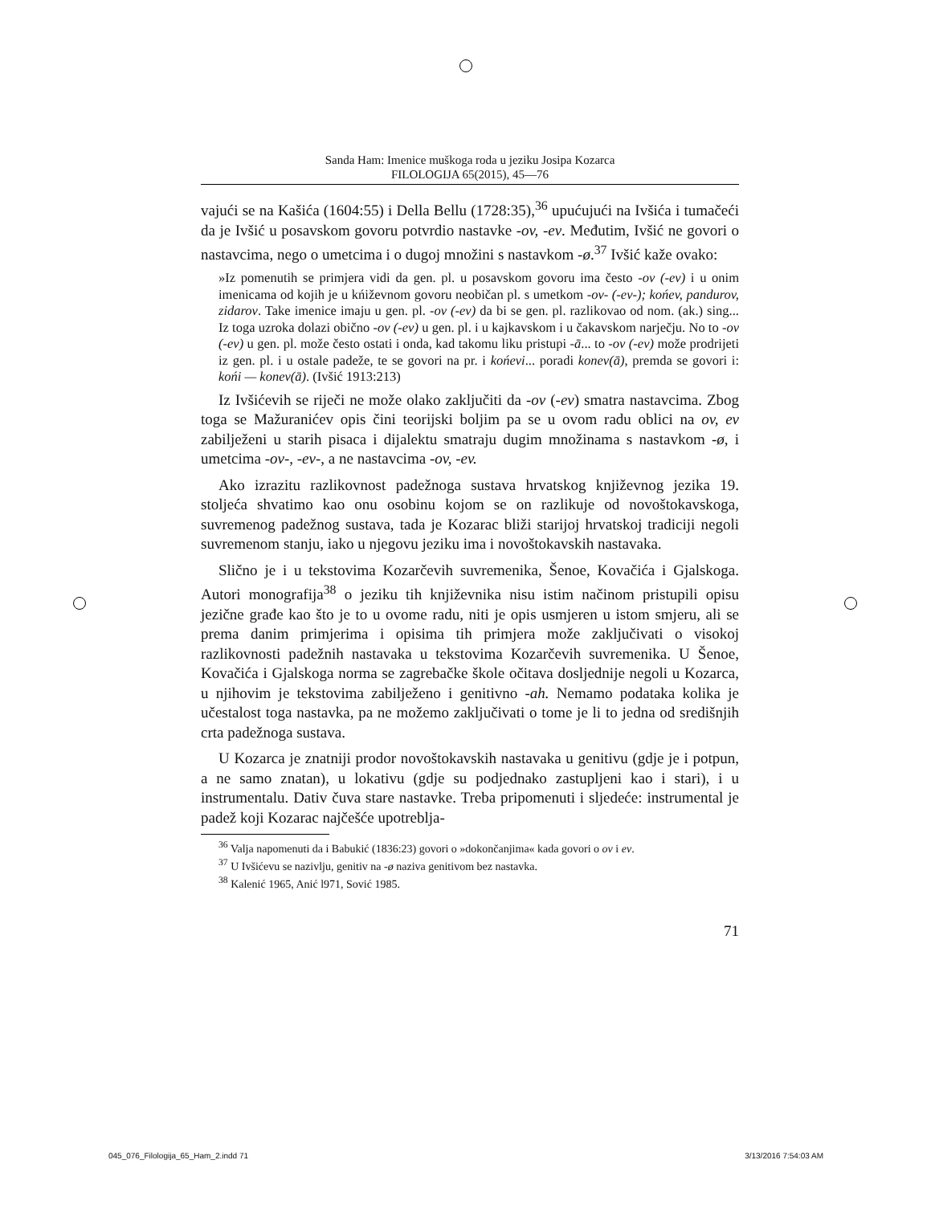Sanda Ham: Imenice muškoga roda u jeziku Josipa Kozarca
FILOLOGIJA 65(2015), 45—76
vajući se na Kašića (1604:55) i Della Bellu (1728:35),<sup>36</sup> upućujući na Ivšića i tumačeći da je Ivšić u posavskom govoru potvrdio nastavke -ov, -ev. Međutim, Ivšić ne govori o nastavcima, nego o umetcima i o dugoj množini s nastavkom -ø.<sup>37</sup> Ivšić kaže ovako:
»Iz pomenutih se primjera vidi da gen. pl. u posavskom govoru ima često -ov (-ev) i u onim imenicama od kojih je u kńiževnom govoru neobičan pl. s umetkom -ov- (-ev-); końev, pandurov, zidarov. Take imenice imaju u gen. pl. -ov (-ev) da bi se gen. pl. razlikovao od nom. (ak.) sing... Iz toga uzroka dolazi obično -ov (-ev) u gen. pl. i u kajkavskom i u čakavskom narječju. No to -ov (-ev) u gen. pl. može često ostati i onda, kad takomu liku pristupi -ā... to -ov (-ev) može prodrijeti iz gen. pl. i u ostale padeže, te se govori na pr. i końevi... poradi konev(ā), premda se govori i: końi — konev(ā). (Ivšić 1913:213)
Iz Ivšićevih se riječi ne može olako zaključiti da -ov (-ev) smatra nastavcima. Zbog toga se Mažuranićev opis čini teorijski boljim pa se u ovom radu oblici na ov, ev zabilježeni u starih pisaca i dijalektu smatraju dugim množinama s nastavkom -ø, i umetcima -ov-, -ev-, a ne nastavcima -ov, -ev.
Ako izrazitu razlikovnost padežnoga sustava hrvatskog književnog jezika 19. stoljeća shvatimo kao onu osobinu kojom se on razlikuje od novoštokavskoga, suvremenog padežnog sustava, tada je Kozarac bliži starijoj hrvatskoj tradiciji negoli suvremenom stanju, iako u njegovu jeziku ima i novoštokavskih nastavaka.
Slično je i u tekstovima Kozarčevih suvremenika, Šenoe, Kovačića i Gjalskoga. Autori monografija<sup>38</sup> o jeziku tih književnika nisu istim načinom pristupili opisu jezične građe kao što je to u ovome radu, niti je opis usmjeren u istom smjeru, ali se prema danim primjerima i opisima tih primjera može zaključivati o visokoj razlikovnosti padežnih nastavaka u tekstovima Kozarčevih suvremenika. U Šenoe, Kovačića i Gjalskoga norma se zagrebačke škole očitava dosljednije negoli u Kozarca, u njihovim je tekstovima zabilježeno i genitivno -ah. Nemamo podataka kolika je učestalost toga nastavka, pa ne možemo zaključivati o tome je li to jedna od središnjih crta padežnoga sustava.
U Kozarca je znatniji prodor novoštokavskih nastavaka u genitivu (gdje je i potpun, a ne samo znatan), u lokativu (gdje su podjednako zastupljeni kao i stari), i u instrumentalu. Dativ čuva stare nastavke. Treba pripomenuti i sljedeće: instrumental je padež koji Kozarac najčešće upotreblja-
<sup>36</sup> Valja napomenuti da i Babukić (1836:23) govori o »dokončanjima« kada govori o ov i ev.
<sup>37</sup> U Ivšićevu se nazivlju, genitiv na -ø naziva genitivom bez nastavka.
<sup>38</sup> Kalenić 1965, Anić l971, Sović 1985.
71
045_076_Filologija_65_Ham_2.indd 71 3/13/2016 7:54:03 AM